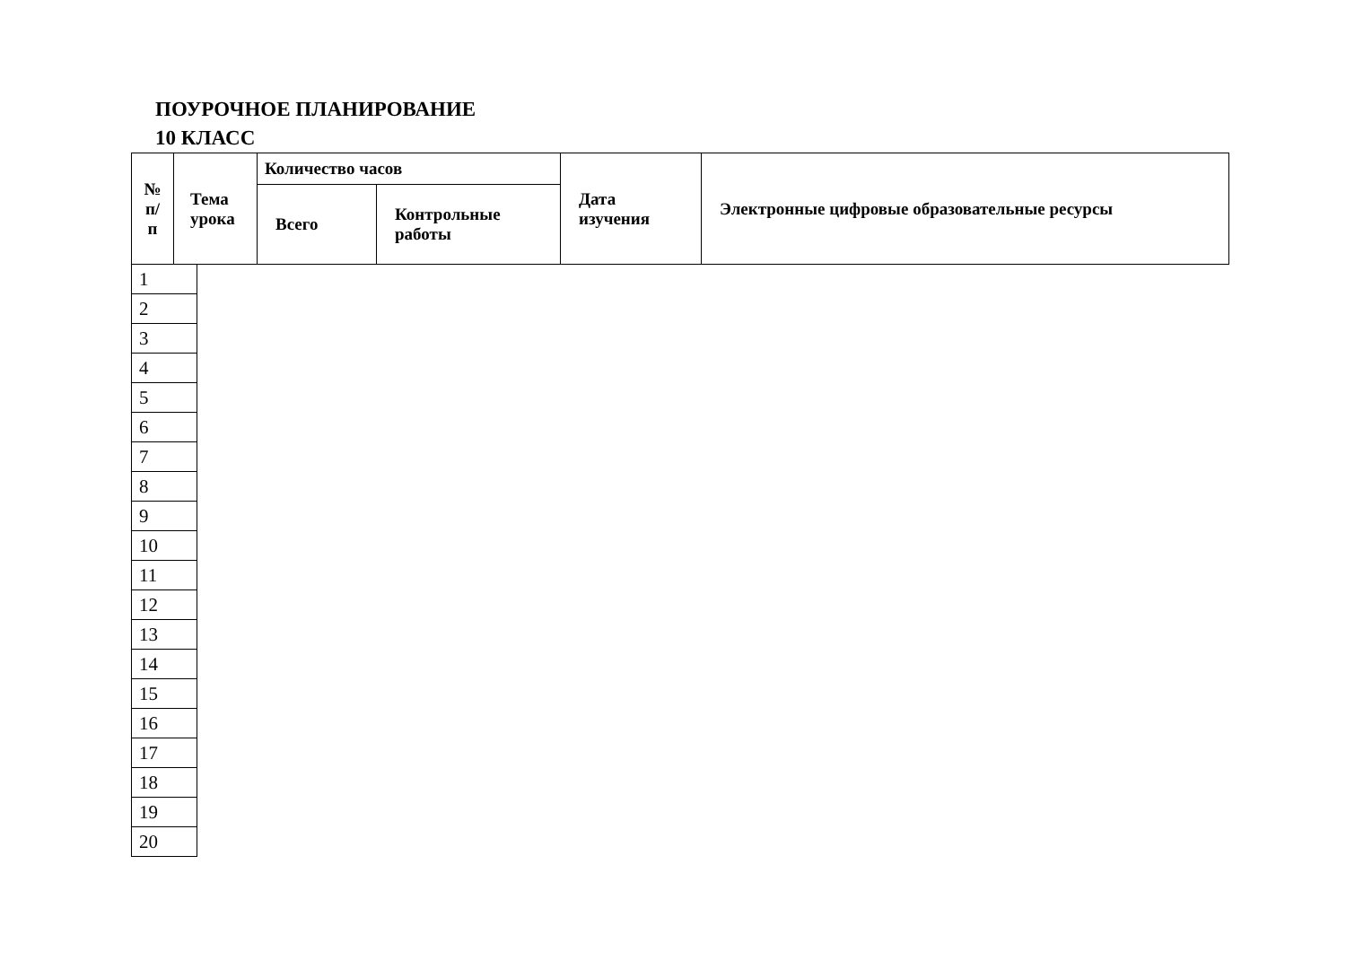ПОУРОЧНОЕ ПЛАНИРОВАНИЕ
10 КЛАСС
| № п/п | Тема урока | Количество часов | | Дата изучения | Электронные цифровые образовательные ресурсы |
| | | Всего | Контрольные работы | | |
| 1 |
| 2 |
| 3 |
| 4 |
| 5 |
| 6 |
| 7 |
| 8 |
| 9 |
| 10 |
| 11 |
| 12 |
| 13 |
| 14 |
| 15 |
| 16 |
| 17 |
| 18 |
| 19 |
| 20 |